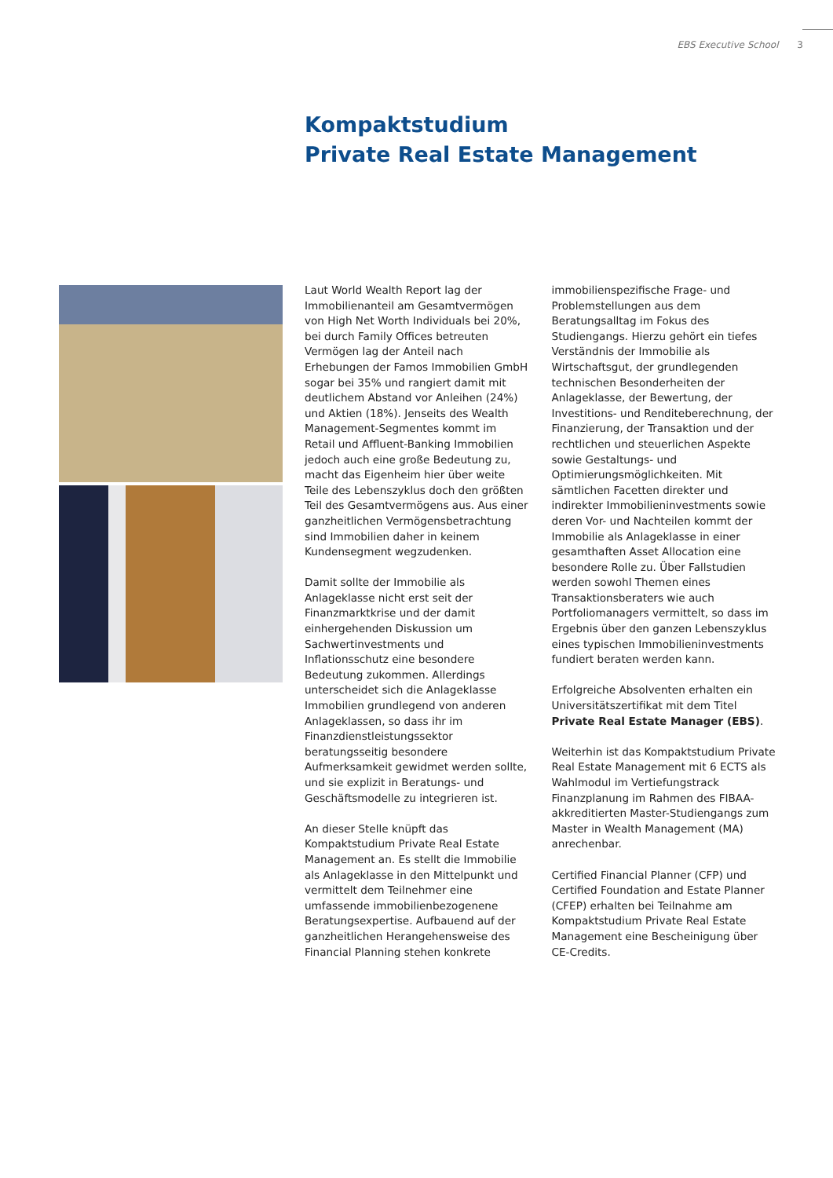EBS Executive School 3
Kompaktstudium
Private Real Estate Management
Laut World Wealth Report lag der Immobilienanteil am Gesamtvermögen von High Net Worth Individuals bei 20%, bei durch Family Offices betreuten Vermögen lag der Anteil nach Erhebungen der Famos Immobilien GmbH sogar bei 35% und rangiert damit mit deutlichem Abstand vor Anleihen (24%) und Aktien (18%). Jenseits des Wealth Management-Segmentes kommt im Retail und Affluent-Banking Immobilien jedoch auch eine große Bedeutung zu, macht das Eigenheim hier über weite Teile des Lebenszyklus doch den größten Teil des Gesamtvermögens aus. Aus einer ganzheitlichen Vermögensbetrachtung sind Immobilien daher in keinem Kundensegment wegzudenken.
Damit sollte der Immobilie als Anlageklasse nicht erst seit der Finanzmarktkrise und der damit einhergehenden Diskussion um Sachwertinvestments und Inflationsschutz eine besondere Bedeutung zukommen. Allerdings unterscheidet sich die Anlageklasse Immobilien grundlegend von anderen Anlageklassen, so dass ihr im Finanzdienstleistungssektor beratungsseitig besondere Aufmerksamkeit gewidmet werden sollte, und sie explizit in Beratungs- und Geschäftsmodelle zu integrieren ist.
An dieser Stelle knüpft das Kompaktstudium Private Real Estate Management an. Es stellt die Immobilie als Anlageklasse in den Mittelpunkt und vermittelt dem Teilnehmer eine umfassende immobilienbezogenene Beratungsexpertise. Aufbauend auf der ganzheitlichen Herangehensweise des Financial Planning stehen konkrete immobilienspezifische Frage- und Problemstellungen aus dem Beratungsalltag im Fokus des Studiengangs. Hierzu gehört ein tiefes Verständnis der Immobilie als Wirtschaftsgut, der grundlegenden technischen Besonderheiten der Anlageklasse, der Bewertung, der Investitions- und Renditeberechnung, der Finanzierung, der Transaktion und der rechtlichen und steuerlichen Aspekte sowie Gestaltungs- und Optimierungsmöglichkeiten. Mit sämtlichen Facetten direkter und indirekter Immobilieninvestments sowie deren Vor- und Nachteilen kommt der Immobilie als Anlageklasse in einer gesamthaften Asset Allocation eine besondere Rolle zu. Über Fallstudien werden sowohl Themen eines Transaktionsberaters wie auch Portfoliomanagers vermittelt, so dass im Ergebnis über den ganzen Lebenszyklus eines typischen Immobilieninvestments fundiert beraten werden kann.
Erfolgreiche Absolventen erhalten ein Universitätszertifikat mit dem Titel Private Real Estate Manager (EBS).
Weiterhin ist das Kompaktstudium Private Real Estate Management mit 6 ECTS als Wahlmodul im Vertiefungstrack Finanzplanung im Rahmen des FIBAA-akkreditierten Master-Studiengangs zum Master in Wealth Management (MA) anrechenbar.
Certified Financial Planner (CFP) und Certified Foundation and Estate Planner (CFEP) erhalten bei Teilnahme am Kompaktstudium Private Real Estate Management eine Bescheinigung über CE-Credits.